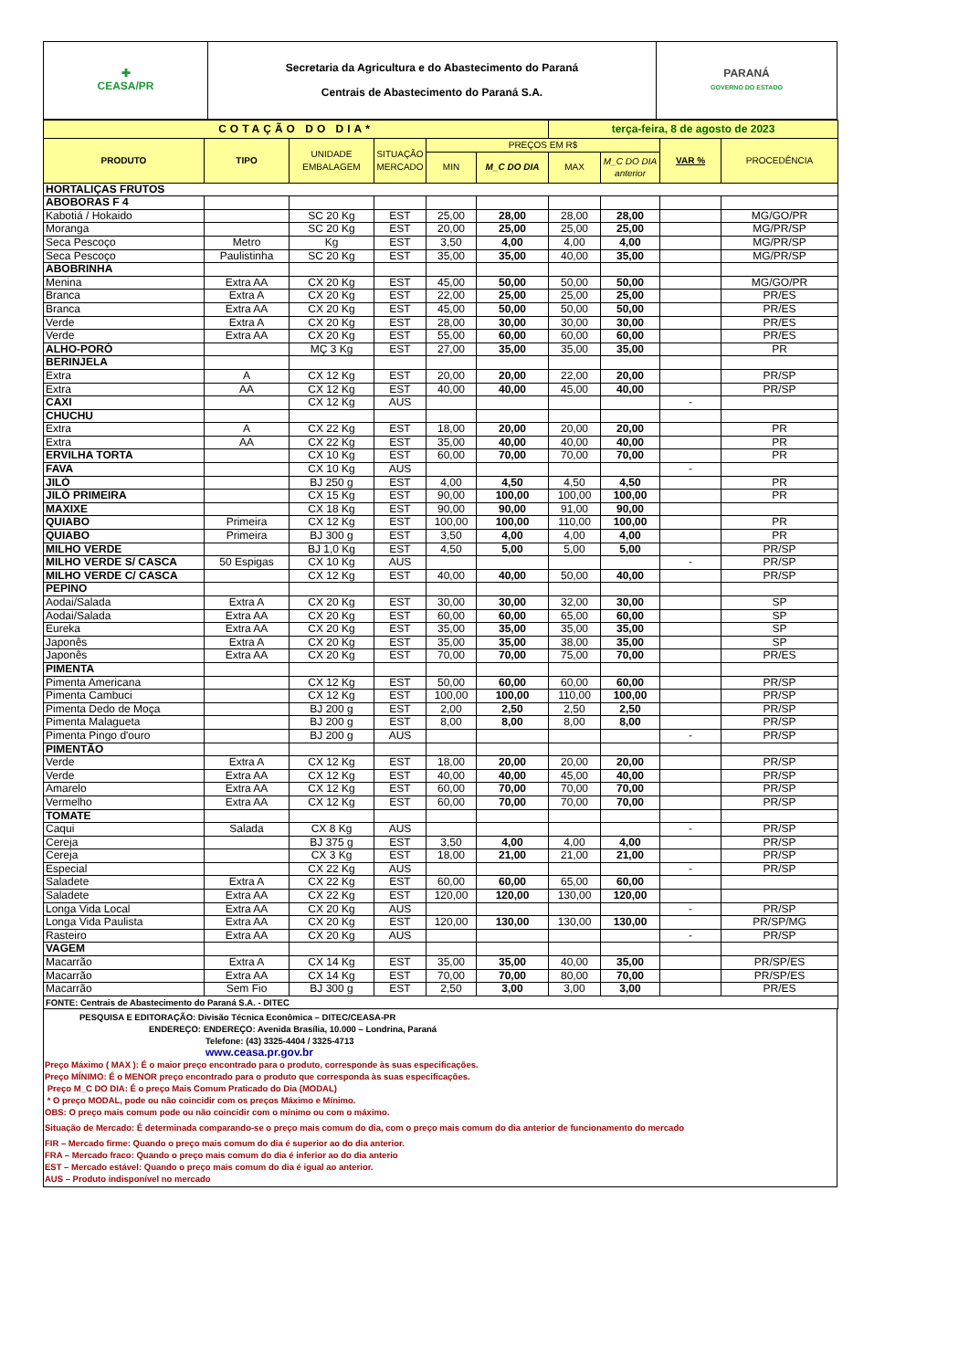| ✚ CEASA/PR | Secretaria da Agricultura e do Abastecimento do Paraná Centrais de Abastecimento do Paraná S.A. | PARANÁ GOVERNO DO ESTADO |
| COTAÇÃO DO DIA* | | | | | | terça-feira, 8 de agosto de 2023 | | | |
| PRODUTO | TIPO | UNIDADE EMBALAGEM | SITUAÇÃO MERCADO | PREÇOS EM R$ | | | | VAR % | PROCEDÊNCIA |
| | | | | MIN | M_C DO DIA | MAX | M_C DO DIA anterior | | |
| HORTALIÇAS FRUTOS | | | | | | | | | |
| ABOBORAS F 4 | | | | | | | | | |
| Kabotiá / Hokaido | | SC 20 Kg | EST | 25,00 | 28,00 | 28,00 | 28,00 | | MG/GO/PR |
| Moranga | | SC 20 Kg | EST | 20,00 | 25,00 | 25,00 | 25,00 | | MG/PR/SP |
| Seca Pescoço | Metro | Kg | EST | 3,50 | 4,00 | 4,00 | 4,00 | | MG/PR/SP |
| Seca Pescoço | Paulistinha | SC 20 Kg | EST | 35,00 | 35,00 | 40,00 | 35,00 | | MG/PR/SP |
| ABOBRINHA | | | | | | | | | |
| Menina | Extra AA | CX 20 Kg | EST | 45,00 | 50,00 | 50,00 | 50,00 | | MG/GO/PR |
| Branca | Extra A | CX 20 Kg | EST | 22,00 | 25,00 | 25,00 | 25,00 | | PR/ES |
| Branca | Extra AA | CX 20 Kg | EST | 45,00 | 50,00 | 50,00 | 50,00 | | PR/ES |
| Verde | Extra A | CX 20 Kg | EST | 28,00 | 30,00 | 30,00 | 30,00 | | PR/ES |
| Verde | Extra AA | CX 20 Kg | EST | 55,00 | 60,00 | 60,00 | 60,00 | | PR/ES |
| ALHO-PORÓ | | MÇ 3 Kg | EST | 27,00 | 35,00 | 35,00 | 35,00 | | PR |
| BERINJELA | | | | | | | | | |
| Extra | A | CX 12 Kg | EST | 20,00 | 20,00 | 22,00 | 20,00 | | PR/SP |
| Extra | AA | CX 12 Kg | EST | 40,00 | 40,00 | 45,00 | 40,00 | | PR/SP |
| CAXI | | CX 12 Kg | AUS | | | | | - | |
| CHUCHU | | | | | | | | | |
| Extra | A | CX 22 Kg | EST | 18,00 | 20,00 | 20,00 | 20,00 | | PR |
| Extra | AA | CX 22 Kg | EST | 35,00 | 40,00 | 40,00 | 40,00 | | PR |
| ERVILHA TORTA | | CX 10 Kg | EST | 60,00 | 70,00 | 70,00 | 70,00 | | PR |
| FAVA | | CX 10 Kg | AUS | | | | | - | |
| JILÓ | | BJ 250 g | EST | 4,00 | 4,50 | 4,50 | 4,50 | | PR |
| JILÓ PRIMEIRA | | CX 15 Kg | EST | 90,00 | 100,00 | 100,00 | 100,00 | | PR |
| MAXIXE | | CX 18 Kg | EST | 90,00 | 90,00 | 91,00 | 90,00 | | |
| QUIABO | Primeira | CX 12 Kg | EST | 100,00 | 100,00 | 110,00 | 100,00 | | PR |
| QUIABO | Primeira | BJ 300 g | EST | 3,50 | 4,00 | 4,00 | 4,00 | | PR |
| MILHO VERDE | | BJ 1,0 Kg | EST | 4,50 | 5,00 | 5,00 | 5,00 | | PR/SP |
| MILHO VERDE S/ CASCA | 50 Espigas | CX 10 Kg | AUS | | | | | - | PR/SP |
| MILHO VERDE C/ CASCA | | CX 12 Kg | EST | 40,00 | 40,00 | 50,00 | 40,00 | | PR/SP |
| PEPINO | | | | | | | | | |
| Aodai/Salada | Extra A | CX 20 Kg | EST | 30,00 | 30,00 | 32,00 | 30,00 | | SP |
| Aodai/Salada | Extra AA | CX 20 Kg | EST | 60,00 | 60,00 | 65,00 | 60,00 | | SP |
| Eureka | Extra AA | CX 20 Kg | EST | 35,00 | 35,00 | 35,00 | 35,00 | | SP |
| Japonês | Extra A | CX 20 Kg | EST | 35,00 | 35,00 | 38,00 | 35,00 | | SP |
| Japonês | Extra AA | CX 20 Kg | EST | 70,00 | 70,00 | 75,00 | 70,00 | | PR/ES |
| PIMENTA | | | | | | | | | |
| Pimenta Americana | | CX 12 Kg | EST | 50,00 | 60,00 | 60,00 | 60,00 | | PR/SP |
| Pimenta Cambuci | | CX 12 Kg | EST | 100,00 | 100,00 | 110,00 | 100,00 | | PR/SP |
| Pimenta Dedo de Moça | | BJ 200 g | EST | 2,00 | 2,50 | 2,50 | 2,50 | | PR/SP |
| Pimenta Malagueta | | BJ 200 g | EST | 8,00 | 8,00 | 8,00 | 8,00 | | PR/SP |
| Pimenta Pingo d'ouro | | BJ 200 g | AUS | | | | | - | PR/SP |
| PIMENTÃO | | | | | | | | | |
| Verde | Extra A | CX 12 Kg | EST | 18,00 | 20,00 | 20,00 | 20,00 | | PR/SP |
| Verde | Extra AA | CX 12 Kg | EST | 40,00 | 40,00 | 45,00 | 40,00 | | PR/SP |
| Amarelo | Extra AA | CX 12 Kg | EST | 60,00 | 70,00 | 70,00 | 70,00 | | PR/SP |
| Vermelho | Extra AA | CX 12 Kg | EST | 60,00 | 70,00 | 70,00 | 70,00 | | PR/SP |
| TOMATE | | | | | | | | | |
| Caqui | Salada | CX 8 Kg | AUS | | | | | - | PR/SP |
| Cereja | | BJ 375 g | EST | 3,50 | 4,00 | 4,00 | 4,00 | | PR/SP |
| Cereja | | CX 3 Kg | EST | 18,00 | 21,00 | 21,00 | 21,00 | | PR/SP |
| Especial | | CX 22 Kg | AUS | | | | | - | PR/SP |
| Saladete | Extra A | CX 22 Kg | EST | 60,00 | 60,00 | 65,00 | 60,00 | | |
| Saladete | Extra AA | CX 22 Kg | EST | 120,00 | 120,00 | 130,00 | 120,00 | | |
| Longa Vida Local | Extra AA | CX 20 Kg | AUS | | | | | - | PR/SP |
| Longa Vida Paulista | Extra AA | CX 20 Kg | EST | 120,00 | 130,00 | 130,00 | 130,00 | | PR/SP/MG |
| Rasteiro | Extra AA | CX 20 Kg | AUS | | | | | - | PR/SP |
| VAGEM | | | | | | | | | |
| Macarrão | Extra A | CX 14 Kg | EST | 35,00 | 35,00 | 40,00 | 35,00 | | PR/SP/ES |
| Macarrão | Extra AA | CX 14 Kg | EST | 70,00 | 70,00 | 80,00 | 70,00 | | PR/SP/ES |
| Macarrão | Sem Fio | BJ 300 g | EST | 2,50 | 3,00 | 3,00 | 3,00 | | PR/ES |
| FONTE: Centrais de Abastecimento do Paraná S.A. - DITEC | | | | | | | | | |
PESQUISA E EDITORAÇÃO: Divisão Técnica Econômica – DITEC/CEASA-PR
ENDEREÇO: ENDEREÇO: Avenida Brasília, 10.000 – Londrina, Paraná
Telefone: (43) 3325-4404 / 3325-4713
www.ceasa.pr.gov.br
Preço Máximo ( MAX ): É o maior preço encontrado para o produto, corresponde às suas especificações.
Preço MÍNIMO: É o MENOR preço encontrado para o produto que corresponda às suas especificações.
Preço M_C DO DIA: É o preço Mais Comum Praticado do Dia (MODAL)
* O preço MODAL, pode ou não coincidir com os preços Máximo e Mínimo.
OBS: O preço mais comum pode ou não coincidir com o mínimo ou com o máximo.
Situação de Mercado: É determinada comparando-se o preço mais comum do dia, com o preço mais comum do dia anterior de funcionamento do mercado
FIR – Mercado firme: Quando o preço mais comum do dia é superior ao do dia anterior.
FRA – Mercado fraco: Quando o preço mais comum do dia é inferior ao do dia anterio
EST – Mercado estável: Quando o preço mais comum do dia é igual ao anterior.
AUS – Produto indisponível no mercado